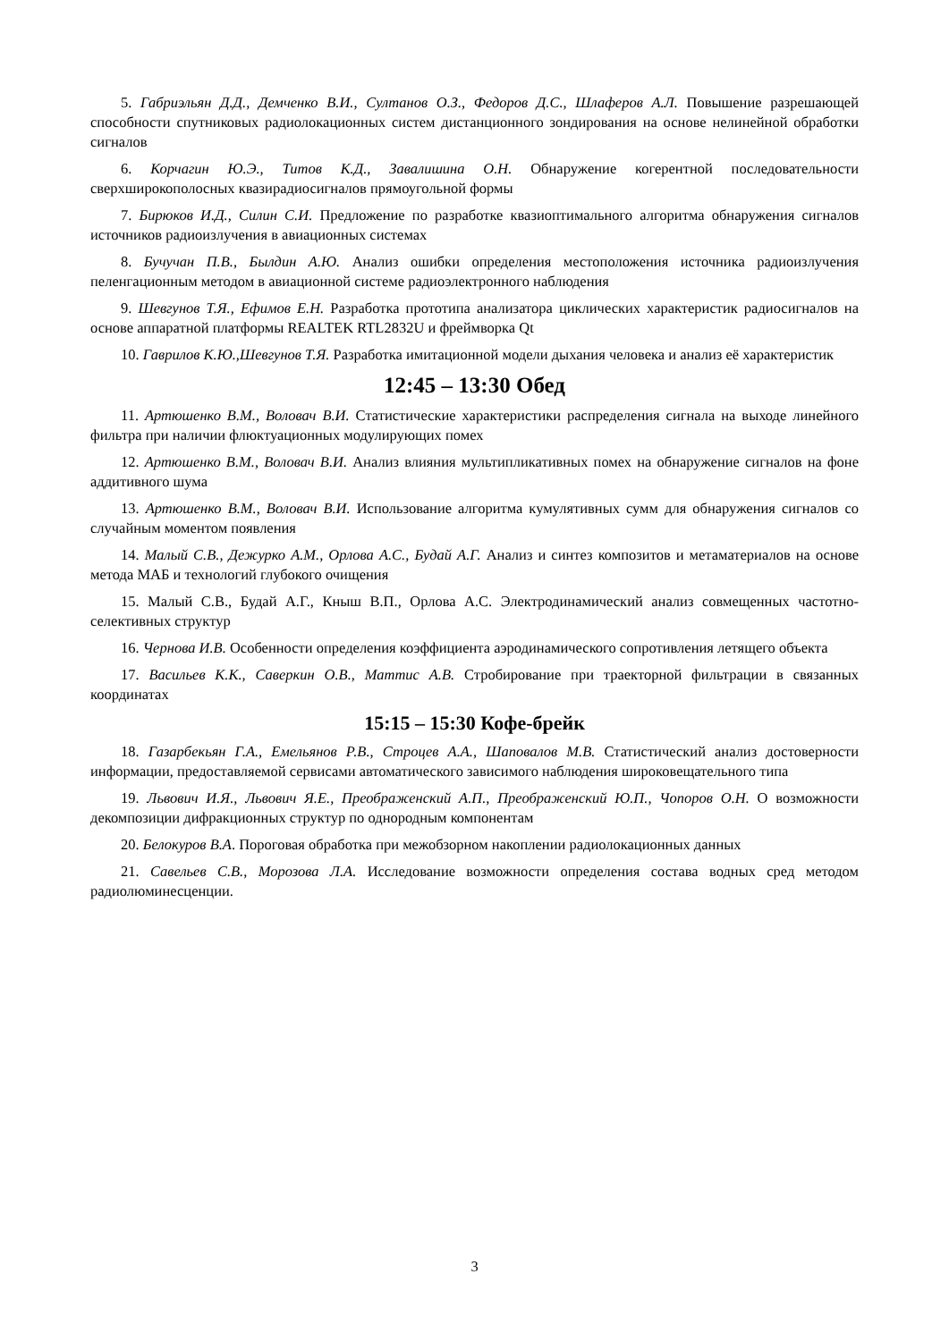5. Габриэльян Д.Д., Демченко В.И., Султанов О.З., Федоров Д.С., Шлаферов А.Л. Повышение разрешающей способности спутниковых радиолокационных систем дистанционного зондирования на основе нелинейной обработки сигналов
6. Корчагин Ю.Э., Титов К.Д., Завалишина О.Н. Обнаружение когерентной последовательности сверхширокополосных квазирадиосигналов прямоугольной формы
7. Бирюков И.Д., Силин С.И. Предложение по разработке квазиоптимального алгоритма обнаружения сигналов источников радиоизлучения в авиационных системах
8. Бучучан П.В., Былдин А.Ю. Анализ ошибки определения местоположения источника радиоизлучения пеленгационным методом в авиационной системе радиоэлектронного наблюдения
9. Шевгунов Т.Я., Ефимов Е.Н. Разработка прототипа анализатора циклических характеристик радиосигналов на основе аппаратной платформы REALTEK RTL2832U и фреймворка Qt
10. Гаврилов К.Ю.,Шевгунов Т.Я. Разработка имитационной модели дыхания человека и анализ её характеристик
12:45 – 13:30 Обед
11. Артюшенко В.М., Воловач В.И. Статистические характеристики распределения сигнала на выходе линейного фильтра при наличии флюктуационных модулирующих помех
12. Артюшенко В.М., Воловач В.И. Анализ влияния мультипликативных помех на обнаружение сигналов на фоне аддитивного шума
13. Артюшенко В.М., Воловач В.И. Использование алгоритма кумулятивных сумм для обнаружения сигналов со случайным моментом появления
14. Малый С.В., Дежурко А.М., Орлова А.С., Будай А.Г. Анализ и синтез композитов и метаматериалов на основе метода МАБ и технологий глубокого очищения
15. Малый С.В., Будай А.Г., Кныш В.П., Орлова А.С. Электродинамический анализ совмещенных частотно-селективных структур
16. Чернова И.В. Особенности определения коэффициента аэродинамического сопротивления летящего объекта
17. Васильев К.К., Саверкин О.В., Маттис А.В. Стробирование при траекторной фильтрации в связанных координатах
15:15 – 15:30 Кофе-брейк
18. Газарбекьян Г.А., Емельянов Р.В., Строцев А.А., Шаповалов М.В. Статистический анализ достоверности информации, предоставляемой сервисами автоматического зависимого наблюдения широковещательного типа
19. Львович И.Я., Львович Я.Е., Преображенский А.П., Преображенский Ю.П., Чопоров О.Н. О возможности декомпозиции дифракционных структур по однородным компонентам
20. Белокуров В.А. Пороговая обработка при межобзорном накоплении радиолокационных данных
21. Савельев С.В., Морозова Л.А. Исследование возможности определения состава водных сред методом радиолюминесценции.
3